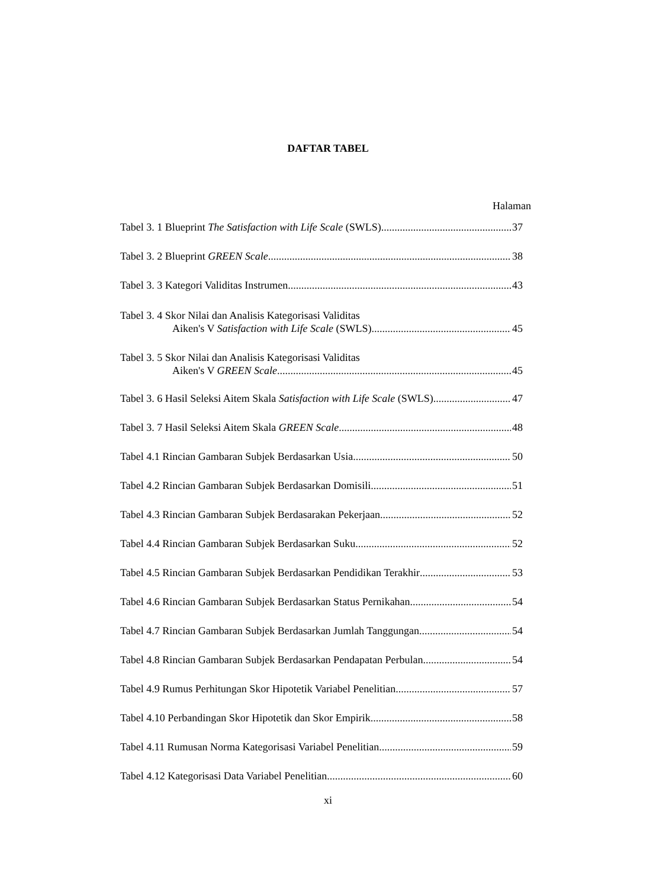DAFTAR TABEL
Halaman
Tabel 3. 1 Blueprint The Satisfaction with Life Scale (SWLS) 37
Tabel 3. 2 Blueprint GREEN Scale 38
Tabel 3. 3 Kategori Validitas Instrumen 43
Tabel 3. 4 Skor Nilai dan Analisis Kategorisasi Validitas
Aiken's V Satisfaction with Life Scale (SWLS) 45
Tabel 3. 5 Skor Nilai dan Analisis Kategorisasi Validitas
Aiken's V GREEN Scale 45
Tabel 3. 6 Hasil Seleksi Aitem Skala Satisfaction with Life Scale (SWLS) 47
Tabel 3. 7 Hasil Seleksi Aitem Skala GREEN Scale 48
Tabel 4.1 Rincian Gambaran Subjek Berdasarkan Usia 50
Tabel 4.2 Rincian Gambaran Subjek Berdasarkan Domisili 51
Tabel 4.3 Rincian Gambaran Subjek Berdasarakan Pekerjaan 52
Tabel 4.4 Rincian Gambaran Subjek Berdasarkan Suku 52
Tabel 4.5 Rincian Gambaran Subjek Berdasarkan Pendidikan Terakhir 53
Tabel 4.6 Rincian Gambaran Subjek Berdasarkan Status Pernikahan 54
Tabel 4.7 Rincian Gambaran Subjek Berdasarkan Jumlah Tanggungan 54
Tabel 4.8 Rincian Gambaran Subjek Berdasarkan Pendapatan Perbulan 54
Tabel 4.9 Rumus Perhitungan Skor Hipotetik Variabel Penelitian 57
Tabel 4.10 Perbandingan Skor Hipotetik dan Skor Empirik 58
Tabel 4.11 Rumusan Norma Kategorisasi Variabel Penelitian 59
Tabel 4.12 Kategorisasi Data Variabel Penelitian 60
xi